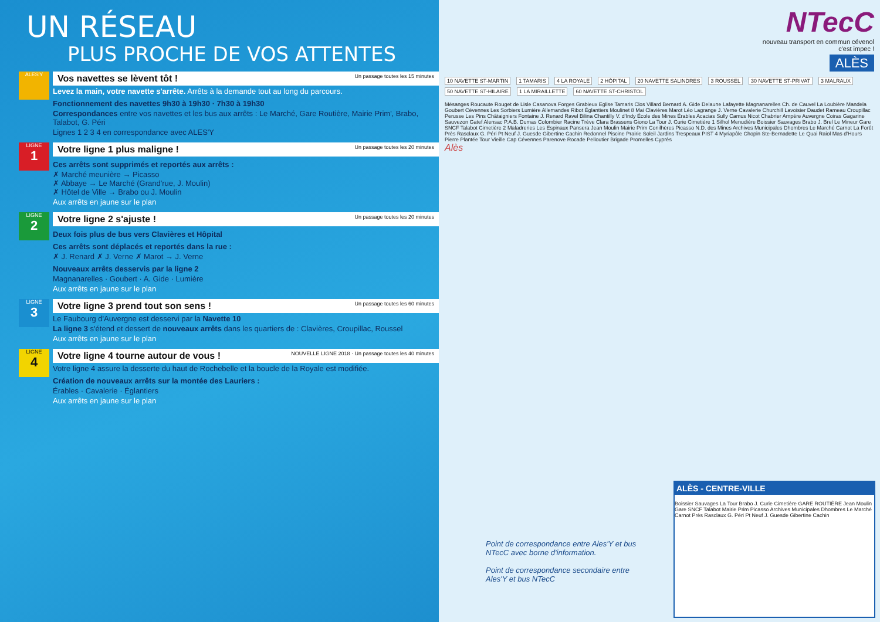UN RÉSEAU
PLUS PROCHE DE VOS ATTENTES
ALES'Y
Vos navettes se lèvent tôt ! Un passage toutes les 15 minutes
Levez la main, votre navette s'arrête. Arrêts à la demande tout au long du parcours.
Fonctionnement des navettes 9h30 à 19h30 · 7h30 à 19h30
Correspondances entre vos navettes et les bus aux arrêts : Le Marché, Gare Routière, Mairie Prim', Brabo, Talabot, G. Péri
Lignes 1 2 3 4 en correspondance avec ALES'Y
LIGNE
1
Votre ligne 1 plus maligne ! Un passage toutes les 20 minutes
Ces arrêts sont supprimés et reportés aux arrêts :
✗ Marché meunière → Picasso
✗ Abbaye → Le Marché (Grand'rue, J. Moulin)
✗ Hôtel de Ville → Brabo ou J. Moulin
Aux arrêts en jaune sur le plan
LIGNE
2
Votre ligne 2 s'ajuste ! Un passage toutes les 20 minutes
Deux fois plus de bus vers Clavières et Hôpital
Ces arrêts sont déplacés et reportés dans la rue :
✗ J. Renard ✗ J. Verne ✗ Marot → J. Verne
Nouveaux arrêts desservis par la ligne 2
Magnanarelles · Goubert · A. Gide · Lumière
Aux arrêts en jaune sur le plan
LIGNE
3
Votre ligne 3 prend tout son sens ! Un passage toutes les 60 minutes
Le Faubourg d'Auvergne est desservi par la Navette 10
La ligne 3 s'étend et dessert de nouveaux arrêts dans les quartiers de : Clavières, Croupillac, Roussel
Aux arrêts en jaune sur le plan
LIGNE
4
Votre ligne 4 tourne autour de vous ! NOUVELLE LIGNE 2018 · Un passage toutes les 40 minutes
Votre ligne 4 assure la desserte du haut de Rochebelle et la boucle de la Royale est modifiée.
Création de nouveaux arrêts sur la montée des Lauriers :
Érables · Cavalerie · Églantiers
Aux arrêts en jaune sur le plan
NTecC
nouveau transport en commun cévenol
c'est impec !
ALÈS
10 NAVETTE ST-MARTIN 1 TAMARIS 4 LA ROYALE 2 HÔPITAL 20 NAVETTE SALINDRES 3 ROUSSEL 30 NAVETTE ST-PRIVAT 3 MALRAUX 50 NAVETTE ST-HILAIRE 1 LA MIRAILLETTE 60 NAVETTE ST-CHRISTOL
Mésanges Roucaute Rouget de Lisle Casanova Forges Grabieux Eglise Tamaris Clos Villard Bernard A. Gide Delaune Lafayette Magnanarelles Ch. de Cauvel La Loubière Mandela Goubert Cévennes Les Sorbiers Lumière Allemandes Ribot Églantiers Moulinet 8 Mai Clavières Marot Léo Lagrange J. Verne Cavalerie Churchill Lavoisier Daudet Rameau Croupillac Perusse Les Pins Châtaigniers Fontaine J. Renard Ravel Bilina Chantilly V. d'Indy École des Mines Érables Acacias Sully Camus Nicot Chabrier Ampère Auvergne Coiras Gagarine Sauvezon Gatef Alensac P.A.B. Dumas Colombier Racine Trève Clara Brassens Giono La Tour J. Curie Cimetière 1 Silhol Menudière Boissier Sauvages Brabo J. Brel Le Mineur Gare SNCF Talabot Cimetière 2 Maladreries Les Espinaux Pansera Jean Moulin Mairie Prim Conilhères Picasso N.D. des Mines Archives Municipales Dhombres Le Marché Carnot La Forêt Près Rasclaux G. Péri Pt Neuf J. Guesde Gibertine Cachin Redonnel Piscine Prairie Soleil Jardins Trespeaux PIST 4 Myriapôle Chopin Ste-Bernadette Le Quai Raiol Mas d'Hours Pierre Plantée Tour Vieille Cap Cévennes Parenove Rocade Pelloutier Brigade Promelles Cyprès
Alès
Point de correspondance entre Ales'Y et bus NTecC avec borne d'information.
Point de correspondance secondaire entre Ales'Y et bus NTecC
ALÈS - CENTRE-VILLE
Boissier Sauvages La Tour Brabo J. Curie Cimetière GARE ROUTIÈRE Jean Moulin Gare SNCF Talabot Mairie Prim Picasso Archives Municipales Dhombres Le Marché Carnot Près Rasclaux G. Péri Pt Neuf J. Guesde Gibertine Cachin